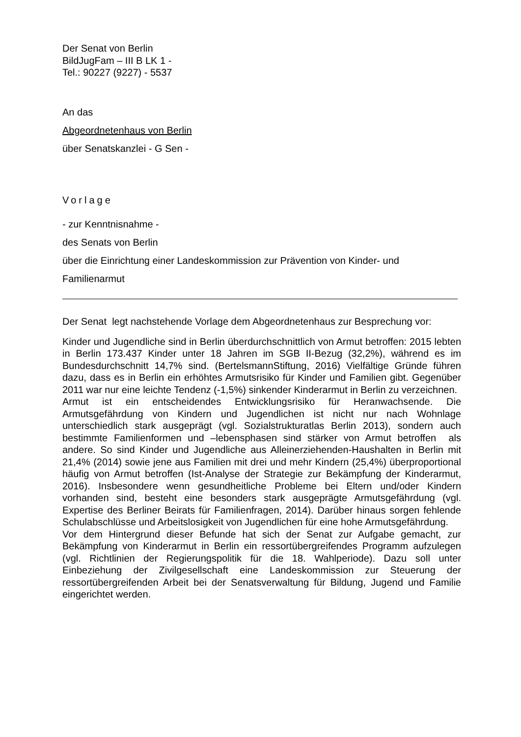Der Senat von Berlin
BildJugFam – III B LK 1 -
Tel.: 90227 (9227) - 5537
An das
Abgeordnetenhaus von Berlin
über Senatskanzlei - G Sen -
Vorlage
- zur Kenntnisnahme -
des Senats von Berlin
über die Einrichtung einer Landeskommission zur Prävention von Kinder- und
Familienarmut
Der Senat legt nachstehende Vorlage dem Abgeordnetenhaus zur Besprechung vor:
Kinder und Jugendliche sind in Berlin überdurchschnittlich von Armut betroffen: 2015 lebten in Berlin 173.437 Kinder unter 18 Jahren im SGB II-Bezug (32,2%), während es im Bundesdurchschnitt 14,7% sind. (BertelsmannStiftung, 2016) Vielfältige Gründe führen dazu, dass es in Berlin ein erhöhtes Armutsrisiko für Kinder und Familien gibt. Gegenüber 2011 war nur eine leichte Tendenz (-1,5%) sinkender Kinderarmut in Berlin zu verzeichnen.
Armut ist ein entscheidendes Entwicklungsrisiko für Heranwachsende. Die Armutsgefährdung von Kindern und Jugendlichen ist nicht nur nach Wohnlage unterschiedlich stark ausgeprägt (vgl. Sozialstrukturatlas Berlin 2013), sondern auch bestimmte Familienformen und –lebensphasen sind stärker von Armut betroffen als andere. So sind Kinder und Jugendliche aus Alleinerziehenden-Haushalten in Berlin mit 21,4% (2014) sowie jene aus Familien mit drei und mehr Kindern (25,4%) überproportional häufig von Armut betroffen (Ist-Analyse der Strategie zur Bekämpfung der Kinderarmut, 2016). Insbesondere wenn gesundheitliche Probleme bei Eltern und/oder Kindern vorhanden sind, besteht eine besonders stark ausgeprägte Armutsgefährdung (vgl. Expertise des Berliner Beirats für Familienfragen, 2014). Darüber hinaus sorgen fehlende Schulabschlüsse und Arbeitslosigkeit von Jugendlichen für eine hohe Armutsgefährdung.
Vor dem Hintergrund dieser Befunde hat sich der Senat zur Aufgabe gemacht, zur Bekämpfung von Kinderarmut in Berlin ein ressortübergreifendes Programm aufzulegen (vgl. Richtlinien der Regierungspolitik für die 18. Wahlperiode). Dazu soll unter Einbeziehung der Zivilgesellschaft eine Landeskommission zur Steuerung der ressortübergreifenden Arbeit bei der Senatsverwaltung für Bildung, Jugend und Familie eingerichtet werden.